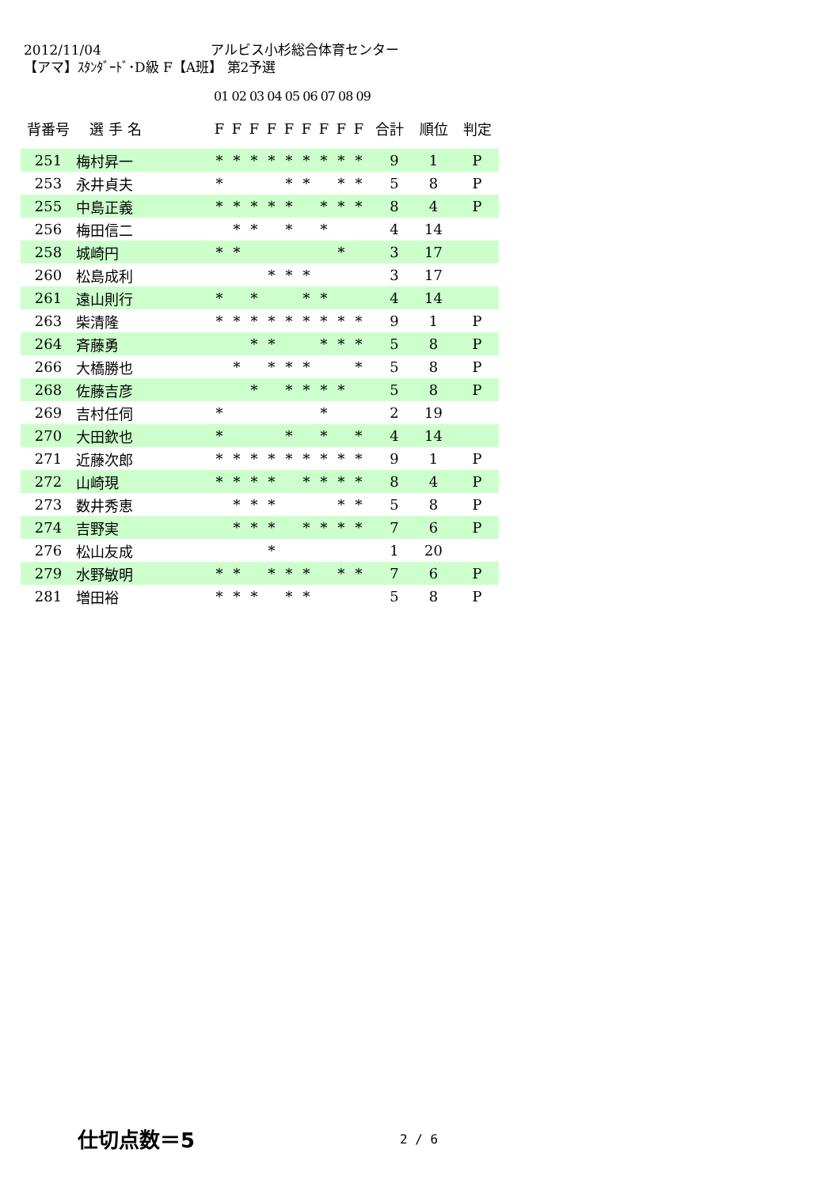2012/11/04 アルビス小杉総合体育センター
【アマ】ｽﾀﾝﾀﾞｰﾄﾞ･D級 F【A班】 第2予選
01 02 03 04 05 06 07 08 09
| 背番号 | 選 手 名 | F | F | F | F | F | F | F | F | F | 合計 | 順位 | 判定 |
| --- | --- | --- | --- | --- | --- | --- | --- | --- | --- | --- | --- | --- | --- |
| 251 | 梅村昇一 | * | * | * | * | * | * | * | * | * | 9 | 1 | P |
| 253 | 永井貞夫 | * | | | | * | * | | * | * | 5 | 8 | P |
| 255 | 中島正義 | * | * | * | * | * | | * | * | * | 8 | 4 | P |
| 256 | 梅田信二 | | * | * | | * | | * | | | 4 | 14 | |
| 258 | 城崎円 | * | * | | | | | | * | | 3 | 17 | |
| 260 | 松島成利 | | | | * | * | * | | | | 3 | 17 | |
| 261 | 遠山則行 | * | | * | | | * | * | | | 4 | 14 | |
| 263 | 柴清隆 | * | * | * | * | * | * | * | * | * | 9 | 1 | P |
| 264 | 斉藤勇 | | | * | * | | | * | * | * | 5 | 8 | P |
| 266 | 大橋勝也 | | * | | * | * | * | | | * | 5 | 8 | P |
| 268 | 佐藤吉彦 | | | * | | * | * | * | * | | 5 | 8 | P |
| 269 | 吉村任伺 | * | | | | | | * | | | 2 | 19 | |
| 270 | 大田欽也 | * | | | | * | | * | | * | 4 | 14 | |
| 271 | 近藤次郎 | * | * | * | * | * | * | * | * | * | 9 | 1 | P |
| 272 | 山崎現 | * | * | * | * | | * | * | * | * | 8 | 4 | P |
| 273 | 数井秀恵 | | * | * | * | | | | * | * | 5 | 8 | P |
| 274 | 吉野実 | | * | * | * | | * | * | * | * | 7 | 6 | P |
| 276 | 松山友成 | | | | * | | | | | | 1 | 20 | |
| 279 | 水野敏明 | * | * | | * | * | * | | * | * | 7 | 6 | P |
| 281 | 増田裕 | * | * | * | | * | * | | | | 5 | 8 | P |
仕切点数＝5 2 / 6